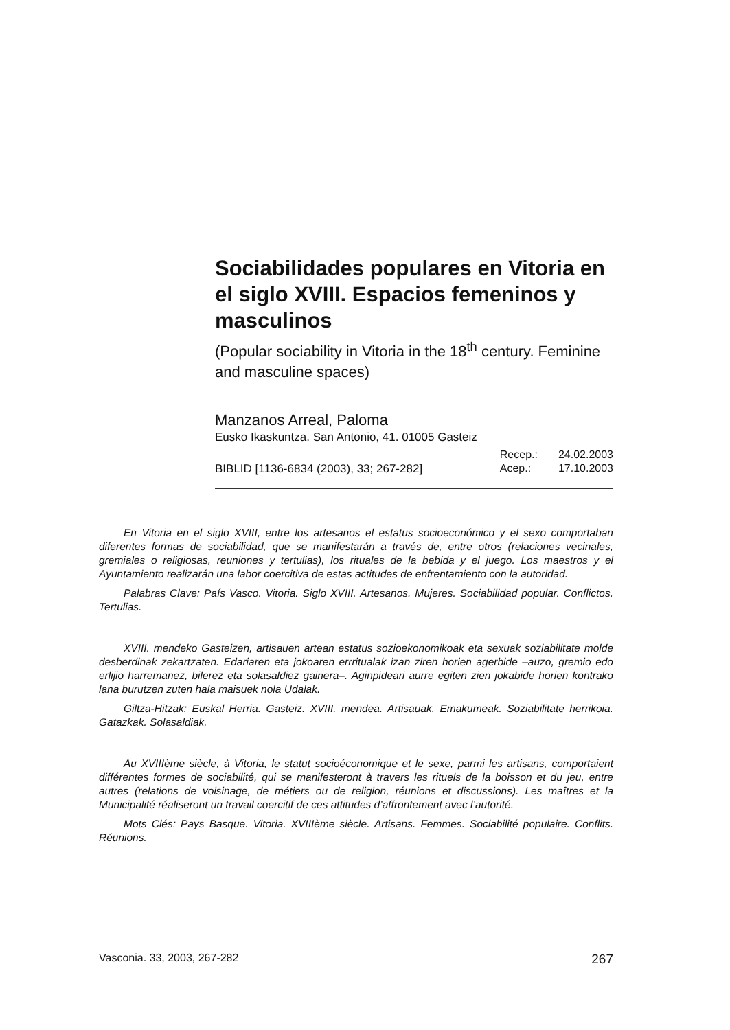Sociabilidades populares en Vitoria en el siglo XVIII. Espacios femeninos y masculinos
(Popular sociability in Vitoria in the 18<sup>th</sup> century. Feminine and masculine spaces)
Manzanos Arreal, Paloma
Eusko Ikaskuntza. San Antonio, 41. 01005 Gasteiz
BIBLID [1136-6834 (2003), 33; 267-282]
| Recep.: | 24.02.2003 |
| Acep.: | 17.10.2003 |
En Vitoria en el siglo XVIII, entre los artesanos el estatus socioeconómico y el sexo comportaban diferentes formas de sociabilidad, que se manifestarán a través de, entre otros (relaciones vecinales, gremiales o religiosas, reuniones y tertulias), los rituales de la bebida y el juego. Los maestros y el Ayuntamiento realizarán una labor coercitiva de estas actitudes de enfrentamiento con la autoridad.
Palabras Clave: País Vasco. Vitoria. Siglo XVIII. Artesanos. Mujeres. Sociabilidad popular. Conflictos. Tertulias.
XVIII. mendeko Gasteizen, artisauen artean estatus sozioekonomikoak eta sexuak soziabilitate molde desberdinak zekartzaten. Edariaren eta jokoaren errritualak izan ziren horien agerbide –auzo, gremio edo erlijio harremanez, bilerez eta solasaldiez gainera–. Aginpideari aurre egiten zien jokabide horien kontrako lana burutzen zuten hala maisuek nola Udalak.
Giltza-Hitzak: Euskal Herria. Gasteiz. XVIII. mendea. Artisauak. Emakumeak. Soziabilitate herrikoia. Gatazkak. Solasaldiak.
Au XVIIIème siècle, à Vitoria, le statut socioéconomique et le sexe, parmi les artisans, comportaient différentes formes de sociabilité, qui se manifesteront à travers les rituels de la boisson et du jeu, entre autres (relations de voisinage, de métiers ou de religion, réunions et discussions). Les maîtres et la Municipalité réaliseront un travail coercitif de ces attitudes d’affrontement avec l’autorité.
Mots Clés: Pays Basque. Vitoria. XVIIIème siècle. Artisans. Femmes. Sociabilité populaire. Conflits. Réunions.
Vasconia. 33, 2003, 267-282 267